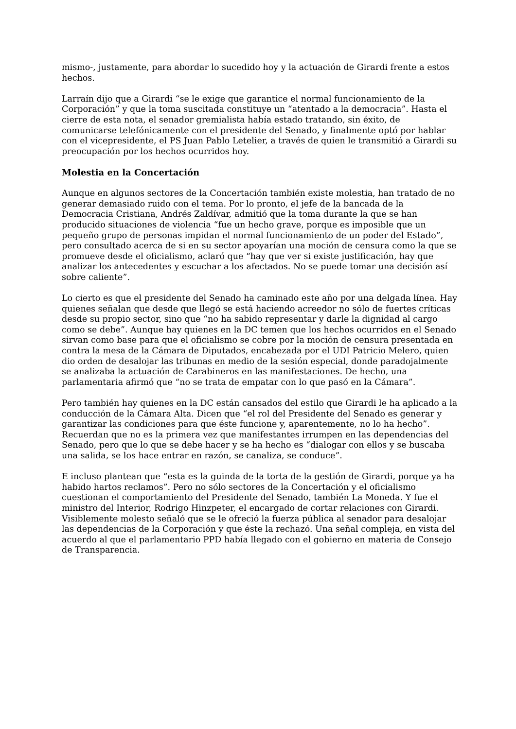mismo-, justamente, para abordar lo sucedido hoy y la actuación de Girardi frente a estos hechos.
Larraín dijo que a Girardi “se le exige que garantice el normal funcionamiento de la Corporación” y que la toma suscitada constituye un “atentado a la democracia”. Hasta el cierre de esta nota, el senador gremialista había estado tratando, sin éxito, de comunicarse telefónicamente con el presidente del Senado, y finalmente optó por hablar con el vicepresidente, el PS Juan Pablo Letelier, a través de quien le transmitió a Girardi su preocupación por los hechos ocurridos hoy.
Molestia en la Concertación
Aunque en algunos sectores de la Concertación también existe molestia, han tratado de no generar demasiado ruido con el tema. Por lo pronto, el jefe de la bancada de la Democracia Cristiana, Andrés Zaldívar, admitió que la toma durante la que se han producido situaciones de violencia “fue un hecho grave, porque es imposible que un pequeño grupo de personas impidan el normal funcionamiento de un poder del Estado”, pero consultado acerca de si en su sector apoyarían una moción de censura como la que se promueve desde el oficialismo, aclaró que “hay que ver si existe justificación, hay que analizar los antecedentes y escuchar a los afectados. No se puede tomar una decisión así sobre caliente”.
Lo cierto es que el presidente del Senado ha caminado este año por una delgada línea. Hay quienes señalan que desde que llegó se está haciendo acreedor no sólo de fuertes críticas desde su propio sector, sino que “no ha sabido representar y darle la dignidad al cargo como se debe”. Aunque hay quienes en la DC temen que los hechos ocurridos en el Senado sirvan como base para que el oficialismo se cobre por la moción de censura presentada en contra la mesa de la Cámara de Diputados, encabezada por el UDI Patricio Melero, quien dio orden de desalojar las tribunas en medio de la sesión especial, donde paradojalmente se analizaba la actuación de Carabineros en las manifestaciones. De hecho, una parlamentaria afirmó que “no se trata de empatar con lo que pasó en la Cámara”.
Pero también hay quienes en la DC están cansados del estilo que Girardi le ha aplicado a la conducción de la Cámara Alta. Dicen que “el rol del Presidente del Senado es generar y garantizar las condiciones para que éste funcione y, aparentemente, no lo ha hecho”. Recuerdan que no es la primera vez que manifestantes irrumpen en las dependencias del Senado, pero que lo que se debe hacer y se ha hecho es “dialogar con ellos y se buscaba una salida, se los hace entrar en razón, se canaliza, se conduce”.
E incluso plantean que “esta es la guinda de la torta de la gestión de Girardi, porque ya ha habido hartos reclamos”. Pero no sólo sectores de la Concertación y el oficialismo cuestionan el comportamiento del Presidente del Senado, también La Moneda. Y fue el ministro del Interior, Rodrigo Hinzpeter, el encargado de cortar relaciones con Girardi. Visiblemente molesto señaló que se le ofreció la fuerza pública al senador para desalojar las dependencias de la Corporación y que éste la rechazó. Una señal compleja, en vista del acuerdo al que el parlamentario PPD había llegado con el gobierno en materia de Consejo de Transparencia.